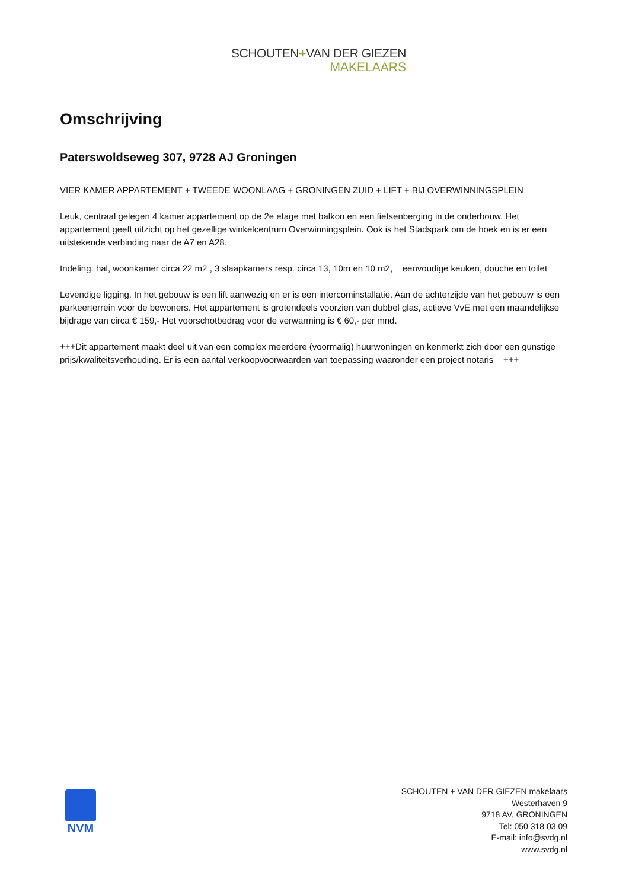SCHOUTEN+VAN DER GIEZEN
MAKELAARS
Omschrijving
Paterswoldseweg 307, 9728 AJ Groningen
VIER KAMER APPARTEMENT + TWEEDE WOONLAAG + GRONINGEN ZUID + LIFT + BIJ OVERWINNINGSPLEIN
Leuk, centraal gelegen 4 kamer appartement op de 2e etage met balkon en een fietsenberging in de onderbouw. Het appartement geeft uitzicht op het gezellige winkelcentrum Overwinningsplein. Ook is het Stadspark om de hoek en is er een uitstekende verbinding naar de A7 en A28.
Indeling: hal, woonkamer circa 22 m2 , 3 slaapkamers resp. circa 13, 10m en 10 m2, eenvoudige keuken, douche en toilet
Levendige ligging. In het gebouw is een lift aanwezig en er is een intercominstallatie. Aan de achterzijde van het gebouw is een parkeerterrein voor de bewoners. Het appartement is grotendeels voorzien van dubbel glas, actieve VvE met een maandelijkse bijdrage van circa € 159,- Het voorschotbedrag voor de verwarming is € 60,- per mnd.
+++Dit appartement maakt deel uit van een complex meerdere (voormalig) huurwoningen en kenmerkt zich door een gunstige prijs/kwaliteitsverhouding. Er is een aantal verkoopvoorwaarden van toepassing waaronder een project notaris +++
NVM
SCHOUTEN + VAN DER GIEZEN makelaars
Westerhaven 9
9718 AV, GRONINGEN
Tel: 050 318 03 09
E-mail: info@svdg.nl
www.svdg.nl